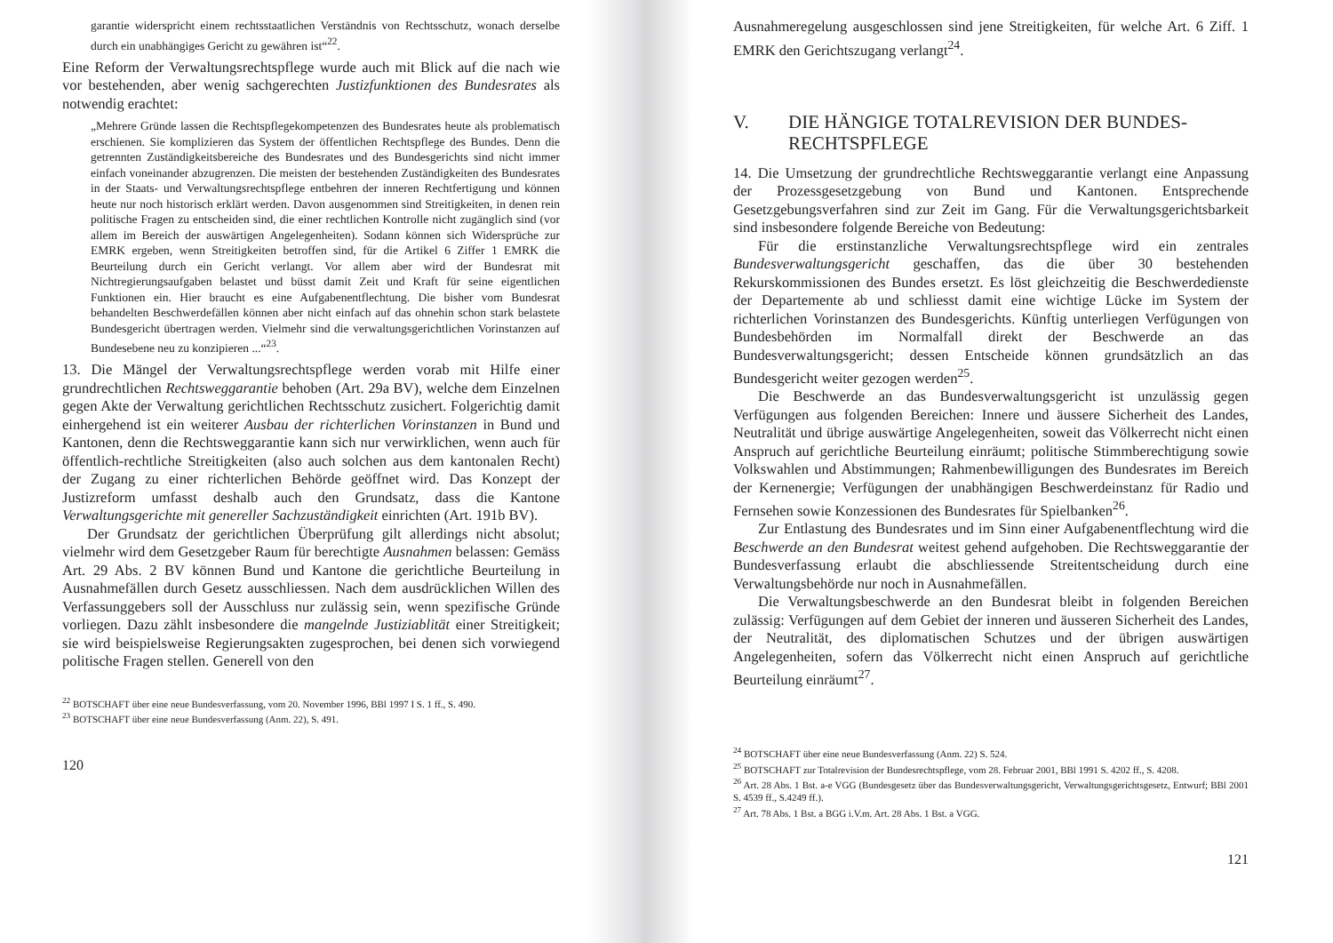garantie widerspricht einem rechtsstaatlichen Verständnis von Rechtsschutz, wonach derselbe durch ein unabhängiges Gericht zu gewähren ist“<sup>22</sup>.
Eine Reform der Verwaltungsrechtspflege wurde auch mit Blick auf die nach wie vor bestehenden, aber wenig sachgerechten Justizfunktionen des Bundesrates als notwendig erachtet:
„Mehrere Gründe lassen die Rechtspflegekompetenzen des Bundesrates heute als problematisch erschienen. Sie komplizieren das System der öffentlichen Rechtspflege des Bundes. Denn die getrennten Zuständigkeitsbereiche des Bundesrates und des Bundesgerichts sind nicht immer einfach voneinander abzugrenzen. Die meisten der bestehenden Zuständigkeiten des Bundesrates in der Staats- und Verwaltungsrechtspflege entbehren der inneren Rechtfertigung und können heute nur noch historisch erklärt werden. Davon ausgenommen sind Streitigkeiten, in denen rein politische Fragen zu entscheiden sind, die einer rechtlichen Kontrolle nicht zugänglich sind (vor allem im Bereich der auswärtigen Angelegenheiten). Sodann können sich Widersprüche zur EMRK ergeben, wenn Streitigkeiten betroffen sind, für die Artikel 6 Ziffer 1 EMRK die Beurteilung durch ein Gericht verlangt. Vor allem aber wird der Bundesrat mit Nichtregierungsaufgaben belastet und büsst damit Zeit und Kraft für seine eigentlichen Funktionen ein. Hier braucht es eine Aufgabenentflechtung. Die bisher vom Bundesrat behandelten Beschwerdefällen können aber nicht einfach auf das ohnehin schon stark belastete Bundesgericht übertragen werden. Vielmehr sind die verwaltungsgerichtlichen Vorinstanzen auf Bundesebene neu zu konzipieren ...“<sup>23</sup>.
13. Die Mängel der Verwaltungsrechtspflege werden vorab mit Hilfe einer grundrechtlichen Rechtsweggarantie behoben (Art. 29a BV), welche dem Einzelnen gegen Akte der Verwaltung gerichtlichen Rechtsschutz zusichert. Folgerichtig damit einhergehend ist ein weiterer Ausbau der richterlichen Vorinstanzen in Bund und Kantonen, denn die Rechtsweggarantie kann sich nur verwirklichen, wenn auch für öffentlich-rechtliche Streitigkeiten (also auch solchen aus dem kantonalen Recht) der Zugang zu einer richterlichen Behörde geöffnet wird. Das Konzept der Justizreform umfasst deshalb auch den Grundsatz, dass die Kantone Verwaltungsgerichte mit genereller Sachzuständigkeit einrichten (Art. 191b BV).
Der Grundsatz der gerichtlichen Überprüfung gilt allerdings nicht absolut; vielmehr wird dem Gesetzgeber Raum für berechtigte Ausnahmen belassen: Gemäss Art. 29 Abs. 2 BV können Bund und Kantone die gerichtliche Beurteilung in Ausnahmefällen durch Gesetz ausschliessen. Nach dem ausdrücklichen Willen des Verfassunggebers soll der Ausschluss nur zulässig sein, wenn spezifische Gründe vorliegen. Dazu zählt insbesondere die mangelnde Justiziablität einer Streitigkeit; sie wird beispielsweise Regierungsakten zugesprochen, bei denen sich vorwiegend politische Fragen stellen. Generell von den
<sup>22</sup> BOTSCHAFT über eine neue Bundesverfassung, vom 20. November 1996, BBl 1997 I S. 1 ff., S. 490.
<sup>23</sup> BOTSCHAFT über eine neue Bundesverfassung (Anm. 22), S. 491.
120
Ausnahmeregelung ausgeschlossen sind jene Streitigkeiten, für welche Art. 6 Ziff. 1 EMRK den Gerichtszugang verlangt<sup>24</sup>.
V. DIE HÄNGIGE TOTALREVISION DER BUNDES-
RECHTSPFLEGE
14. Die Umsetzung der grundrechtliche Rechtsweggarantie verlangt eine Anpassung der Prozessgesetzgebung von Bund und Kantonen. Entsprechende Gesetzgebungsverfahren sind zur Zeit im Gang. Für die Verwaltungsgerichtsbarkeit sind insbesondere folgende Bereiche von Bedeutung:
Für die erstinstanzliche Verwaltungsrechtspflege wird ein zentrales Bundesverwaltungsgericht geschaffen, das die über 30 bestehenden Rekurskommissionen des Bundes ersetzt. Es löst gleichzeitig die Beschwerdedienste der Departemente ab und schliesst damit eine wichtige Lücke im System der richterlichen Vorinstanzen des Bundesgerichts. Künftig unterliegen Verfügungen von Bundesbehörden im Normalfall direkt der Beschwerde an das Bundesverwaltungsgericht; dessen Entscheide können grundsätzlich an das Bundesgericht weiter gezogen werden<sup>25</sup>.
Die Beschwerde an das Bundesverwaltungsgericht ist unzulässig gegen Verfügungen aus folgenden Bereichen: Innere und äussere Sicherheit des Landes, Neutralität und übrige auswärtige Angelegenheiten, soweit das Völkerrecht nicht einen Anspruch auf gerichtliche Beurteilung einräumt; politische Stimmberechtigung sowie Volkswahlen und Abstimmungen; Rahmenbewilligungen des Bundesrates im Bereich der Kernenergie; Verfügungen der unabhängigen Beschwerdeinstanz für Radio und Fernsehen sowie Konzessionen des Bundesrates für Spielbanken<sup>26</sup>.
Zur Entlastung des Bundesrates und im Sinn einer Aufgabenentflechtung wird die Beschwerde an den Bundesrat weitest gehend aufgehoben. Die Rechtsweggarantie der Bundesverfassung erlaubt die abschliessende Streitentscheidung durch eine Verwaltungsbehörde nur noch in Ausnahmefällen.
Die Verwaltungsbeschwerde an den Bundesrat bleibt in folgenden Bereichen zulässig: Verfügungen auf dem Gebiet der inneren und äusseren Sicherheit des Landes, der Neutralität, des diplomatischen Schutzes und der übrigen auswärtigen Angelegenheiten, sofern das Völkerrecht nicht einen Anspruch auf gerichtliche Beurteilung einräumt<sup>27</sup>.
<sup>24</sup> BOTSCHAFT über eine neue Bundesverfassung (Anm. 22) S. 524.
<sup>25</sup> BOTSCHAFT zur Totalrevision der Bundesrechtspflege, vom 28. Februar 2001, BBl 1991 S. 4202 ff., S. 4208.
<sup>26</sup> Art. 28 Abs. 1 Bst. a-e VGG (Bundesgesetz über das Bundesverwaltungsgericht, Verwaltungsgerichtsgesetz, Entwurf; BBl 2001 S. 4539 ff., S.4249 ff.).
<sup>27</sup> Art. 78 Abs. 1 Bst. a BGG i.V.m. Art. 28 Abs. 1 Bst. a VGG.
121